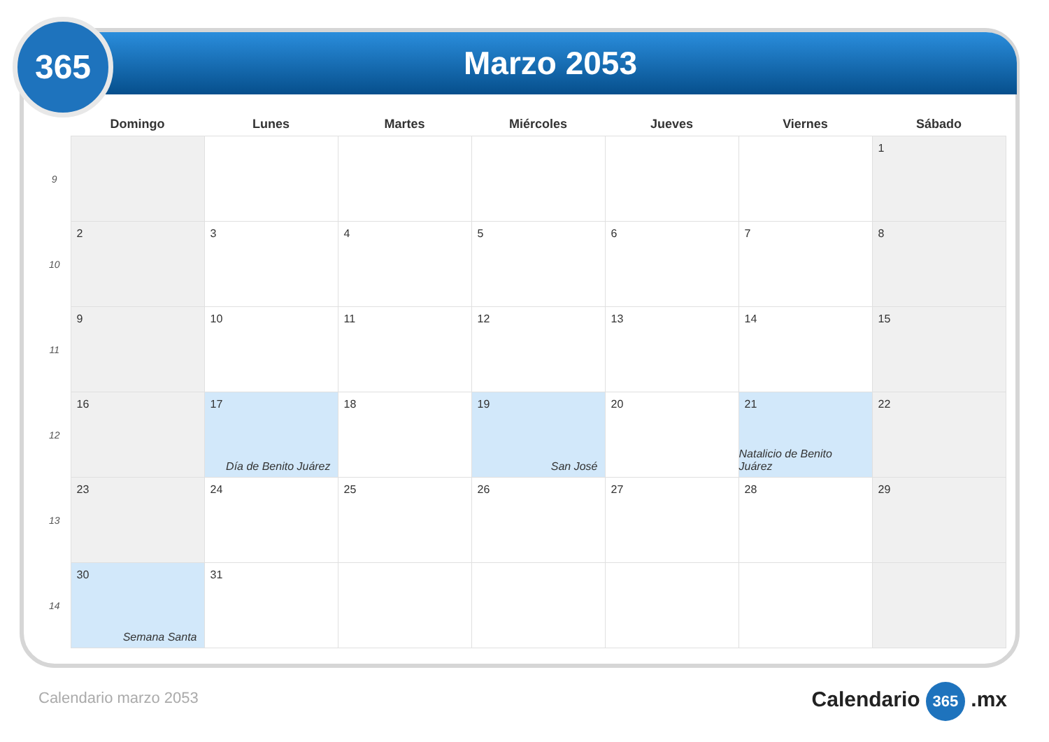Marzo 2053
365
| | Domingo | Lunes | Martes | Miércoles | Jueves | Viernes | Sábado |
| --- | --- | --- | --- | --- | --- | --- | --- |
| 9 | | | | | | | 1 |
| 10 | 2 | 3 | 4 | 5 | 6 | 7 | 8 |
| 11 | 9 | 10 | 11 | 12 | 13 | 14 | 15 |
| 12 | 16 | 17 Día de Benito Juárez | 18 | 19 San José | 20 | 21 Natalicio de Benito Juárez | 22 |
| 13 | 23 | 24 | 25 | 26 | 27 | 28 | 29 |
| 14 | 30 Semana Santa | 31 | | | | | |
Calendario marzo 2053 Calendario 365 .mx